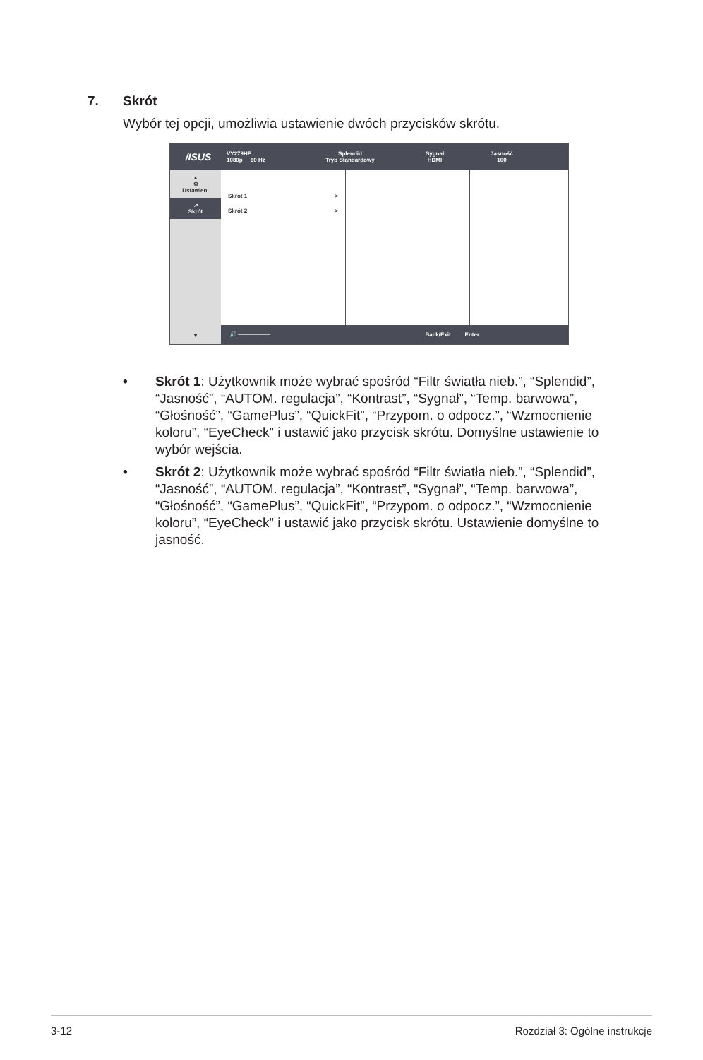7. Skrót
Wybór tej opcji, umożliwia ustawienie dwóch przycisków skrótu.
/ISUS
VY279HE
1080p 60 Hz
Splendid
Tryb Standardowy
Sygnał
HDMI
Jasność
100
▴
⚙
Ustawien.
↗
Skrót
▾
Skrót 1 >
Skrót 2 >
🔊 ──────── Back/Exit Enter
• Skrót 1: Użytkownik może wybrać spośród “Filtr światła nieb.”, “Splendid”, “Jasność”, “AUTOM. regulacja”, “Kontrast”, “Sygnał”, “Temp. barwowa”, “Głośność”, “GamePlus”, “QuickFit”, “Przypom. o odpocz.”, “Wzmocnienie koloru”, “EyeCheck” i ustawić jako przycisk skrótu. Domyślne ustawienie to wybór wejścia.
• Skrót 2: Użytkownik może wybrać spośród “Filtr światła nieb.”, “Splendid”, “Jasność”, “AUTOM. regulacja”, “Kontrast”, “Sygnał”, “Temp. barwowa”, “Głośność”, “GamePlus”, “QuickFit”, “Przypom. o odpocz.”, “Wzmocnienie koloru”, “EyeCheck” i ustawić jako przycisk skrótu. Ustawienie domyślne to jasność.
3-12 Rozdział 3: Ogólne instrukcje